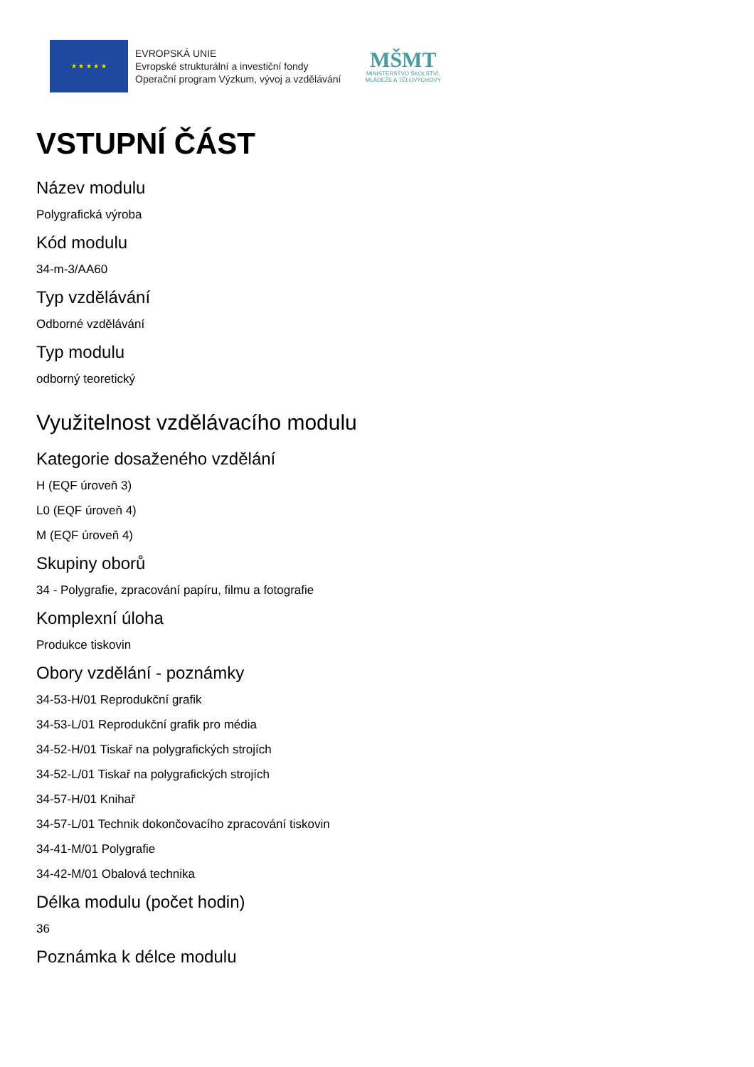★ ★ ★ ★ ★
EVROPSKÁ UNIE
Evropské strukturální a investiční fondy
Operační program Výzkum, vývoj a vzdělávání
MŠMT
MINISTERSTVO ŠKOLSTVÍ,
MLÁDEŽE A TĚLOVÝCHOVY
VSTUPNÍ ČÁST
Název modulu
Polygrafická výroba
Kód modulu
34-m-3/AA60
Typ vzdělávání
Odborné vzdělávání
Typ modulu
odborný teoretický
Využitelnost vzdělávacího modulu
Kategorie dosaženého vzdělání
H (EQF úroveň 3)
L0 (EQF úroveň 4)
M (EQF úroveň 4)
Skupiny oborů
34 - Polygrafie, zpracování papíru, filmu a fotografie
Komplexní úloha
Produkce tiskovin
Obory vzdělání - poznámky
34-53-H/01 Reprodukční grafik
34-53-L/01 Reprodukční grafik pro média
34-52-H/01 Tiskař na polygrafických strojích
34-52-L/01 Tiskař na polygrafických strojích
34-57-H/01 Knihař
34-57-L/01 Technik dokončovacího zpracování tiskovin
34-41-M/01 Polygrafie
34-42-M/01 Obalová technika
Délka modulu (počet hodin)
36
Poznámka k délce modulu